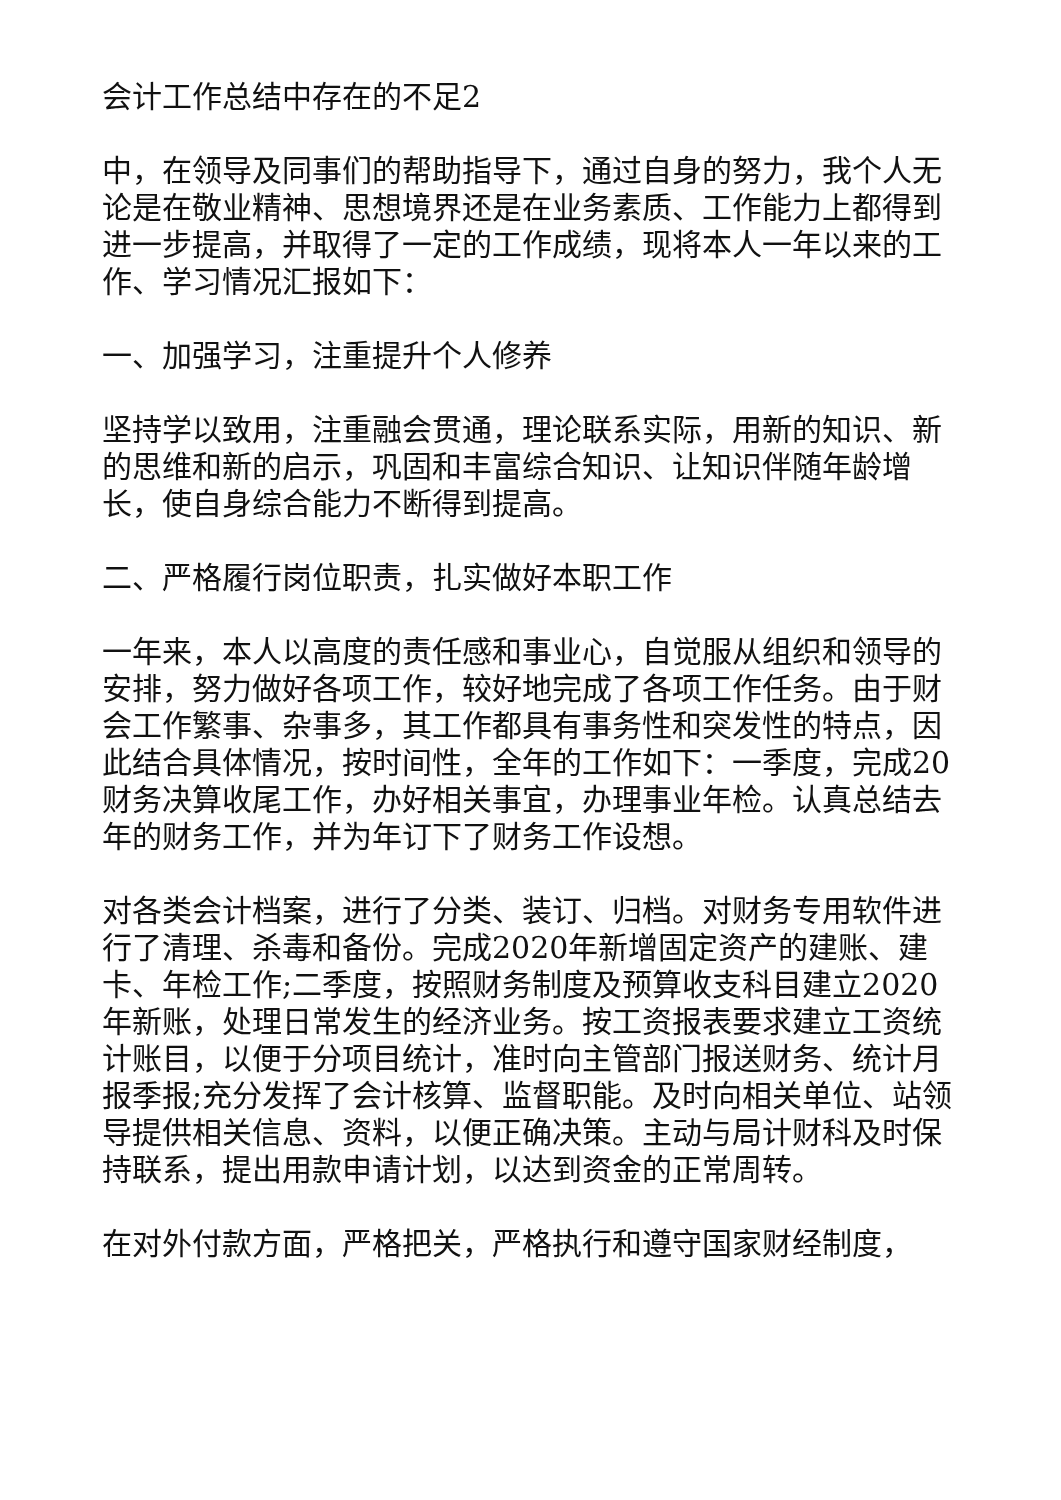会计工作总结中存在的不足2
中，在领导及同事们的帮助指导下，通过自身的努力，我个人无论是在敬业精神、思想境界还是在业务素质、工作能力上都得到进一步提高，并取得了一定的工作成绩，现将本人一年以来的工作、学习情况汇报如下：
一、加强学习，注重提升个人修养
坚持学以致用，注重融会贯通，理论联系实际，用新的知识、新的思维和新的启示，巩固和丰富综合知识、让知识伴随年龄增长，使自身综合能力不断得到提高。
二、严格履行岗位职责，扎实做好本职工作
一年来，本人以高度的责任感和事业心，自觉服从组织和领导的安排，努力做好各项工作，较好地完成了各项工作任务。由于财会工作繁事、杂事多，其工作都具有事务性和突发性的特点，因此结合具体情况，按时间性，全年的工作如下：一季度，完成20财务决算收尾工作，办好相关事宜，办理事业年检。认真总结去年的财务工作，并为年订下了财务工作设想。
对各类会计档案，进行了分类、装订、归档。对财务专用软件进行了清理、杀毒和备份。完成2020年新增固定资产的建账、建卡、年检工作;二季度，按照财务制度及预算收支科目建立2020年新账，处理日常发生的经济业务。按工资报表要求建立工资统计账目，以便于分项目统计，准时向主管部门报送财务、统计月报季报;充分发挥了会计核算、监督职能。及时向相关单位、站领导提供相关信息、资料，以便正确决策。主动与局计财科及时保持联系，提出用款申请计划，以达到资金的正常周转。
在对外付款方面，严格把关，严格执行和遵守国家财经制度，